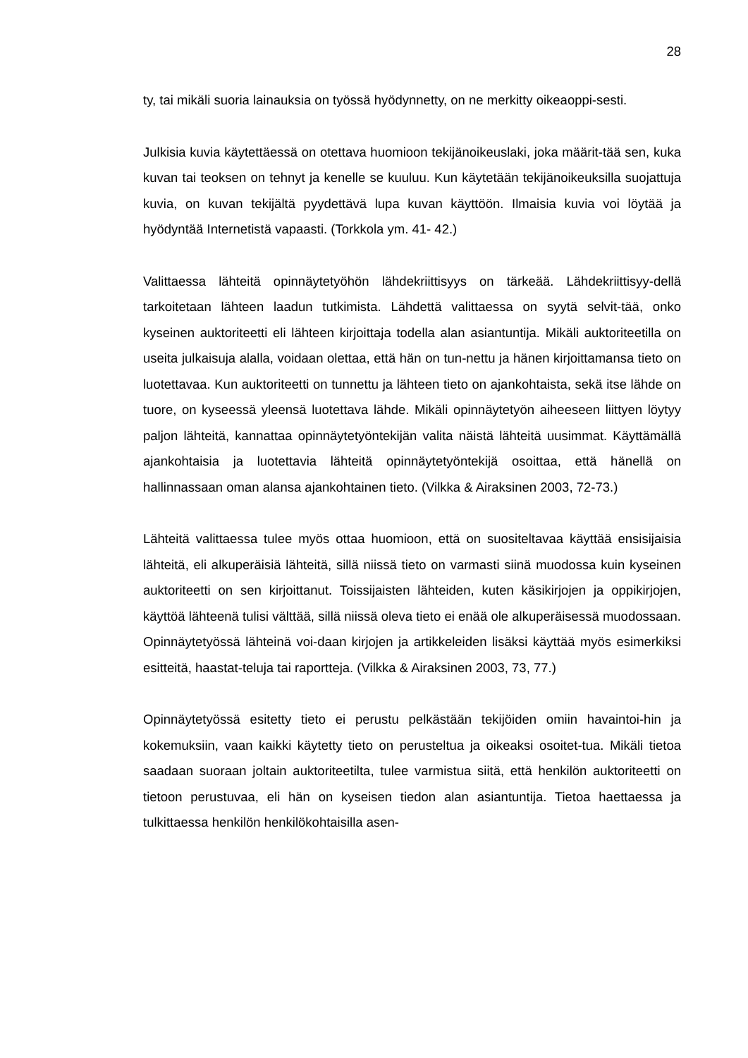28
ty, tai mikäli suoria lainauksia on työssä hyödynnetty, on ne merkitty oikeaoppi-sesti.
Julkisia kuvia käytettäessä on otettava huomioon tekijänoikeuslaki, joka määrit-tää sen, kuka kuvan tai teoksen on tehnyt ja kenelle se kuuluu. Kun käytetään tekijänoikeuksilla suojattuja kuvia, on kuvan tekijältä pyydettävä lupa kuvan käyttöön. Ilmaisia kuvia voi löytää ja hyödyntää Internetistä vapaasti. (Torkkola ym. 41- 42.)
Valittaessa lähteitä opinnäytetyöhön lähdekriittisyys on tärkeää. Lähdekriittisyy-dellä tarkoitetaan lähteen laadun tutkimista. Lähdettä valittaessa on syytä selvit-tää, onko kyseinen auktoriteetti eli lähteen kirjoittaja todella alan asiantuntija. Mikäli auktoriteetilla on useita julkaisuja alalla, voidaan olettaa, että hän on tun-nettu ja hänen kirjoittamansa tieto on luotettavaa. Kun auktoriteetti on tunnettu ja lähteen tieto on ajankohtaista, sekä itse lähde on tuore, on kyseessä yleensä luotettava lähde. Mikäli opinnäytetyön aiheeseen liittyen löytyy paljon lähteitä, kannattaa opinnäytetyöntekijän valita näistä lähteitä uusimmat. Käyttämällä ajankohtaisia ja luotettavia lähteitä opinnäytetyöntekijä osoittaa, että hänellä on hallinnassaan oman alansa ajankohtainen tieto. (Vilkka & Airaksinen 2003, 72-73.)
Lähteitä valittaessa tulee myös ottaa huomioon, että on suositeltavaa käyttää ensisijaisia lähteitä, eli alkuperäisiä lähteitä, sillä niissä tieto on varmasti siinä muodossa kuin kyseinen auktoriteetti on sen kirjoittanut. Toissijaisten lähteiden, kuten käsikirjojen ja oppikirjojen, käyttöä lähteenä tulisi välttää, sillä niissä oleva tieto ei enää ole alkuperäisessä muodossaan. Opinnäytetyössä lähteinä voi-daan kirjojen ja artikkeleiden lisäksi käyttää myös esimerkiksi esitteitä, haastat-teluja tai raportteja. (Vilkka & Airaksinen 2003, 73, 77.)
Opinnäytetyössä esitetty tieto ei perustu pelkästään tekijöiden omiin havaintoi-hin ja kokemuksiin, vaan kaikki käytetty tieto on perusteltua ja oikeaksi osoitet-tua. Mikäli tietoa saadaan suoraan joltain auktoriteetilta, tulee varmistua siitä, että henkilön auktoriteetti on tietoon perustuvaa, eli hän on kyseisen tiedon alan asiantuntija. Tietoa haettaessa ja tulkittaessa henkilön henkilökohtaisilla asen-